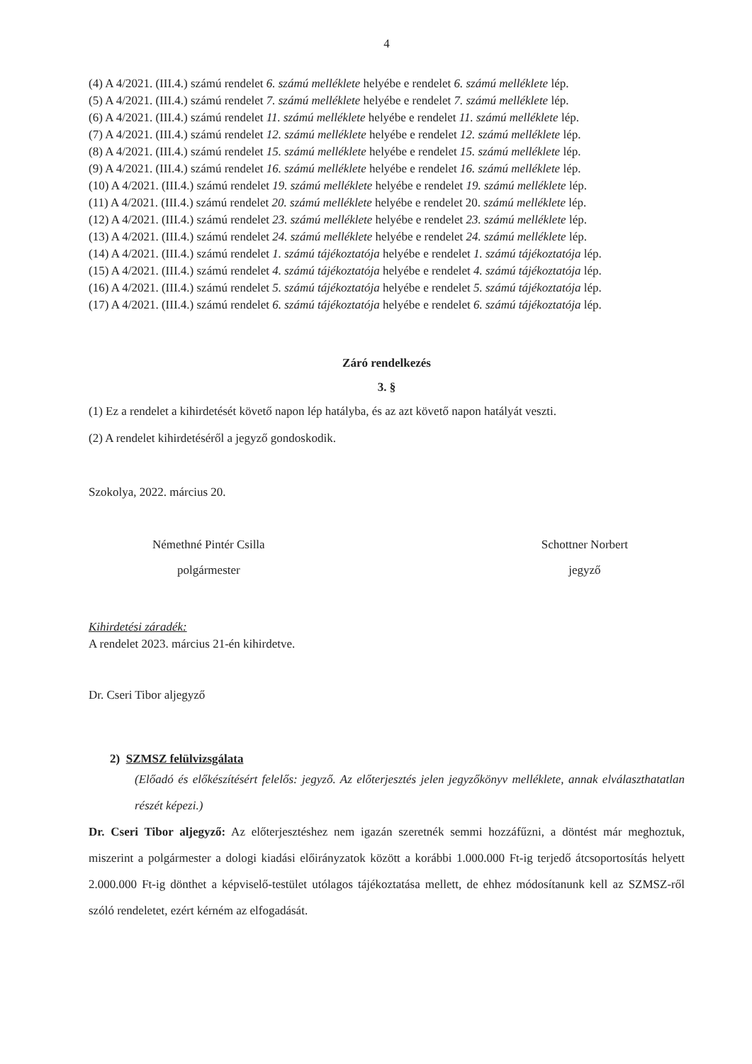4
(4) A 4/2021. (III.4.) számú rendelet 6. számú melléklete helyébe e rendelet 6. számú melléklete lép.
(5) A 4/2021. (III.4.) számú rendelet 7. számú melléklete helyébe e rendelet 7. számú melléklete lép.
(6) A 4/2021. (III.4.) számú rendelet 11. számú melléklete helyébe e rendelet 11. számú melléklete lép.
(7) A 4/2021. (III.4.) számú rendelet 12. számú melléklete helyébe e rendelet 12. számú melléklete lép.
(8) A 4/2021. (III.4.) számú rendelet 15. számú melléklete helyébe e rendelet 15. számú melléklete lép.
(9) A 4/2021. (III.4.) számú rendelet 16. számú melléklete helyébe e rendelet 16. számú melléklete lép.
(10) A 4/2021. (III.4.) számú rendelet 19. számú melléklete helyébe e rendelet 19. számú melléklete lép.
(11) A 4/2021. (III.4.) számú rendelet 20. számú melléklete helyébe e rendelet 20. számú melléklete lép.
(12) A 4/2021. (III.4.) számú rendelet 23. számú melléklete helyébe e rendelet 23. számú melléklete lép.
(13) A 4/2021. (III.4.) számú rendelet 24. számú melléklete helyébe e rendelet 24. számú melléklete lép.
(14) A 4/2021. (III.4.) számú rendelet 1. számú tájékoztatója helyébe e rendelet 1. számú tájékoztatója lép.
(15) A 4/2021. (III.4.) számú rendelet 4. számú tájékoztatója helyébe e rendelet 4. számú tájékoztatója lép.
(16) A 4/2021. (III.4.) számú rendelet 5. számú tájékoztatója helyébe e rendelet 5. számú tájékoztatója lép.
(17) A 4/2021. (III.4.) számú rendelet 6. számú tájékoztatója helyébe e rendelet 6. számú tájékoztatója lép.
Záró rendelkezés
3. §
(1) Ez a rendelet a kihirdetését követő napon lép hatályba, és az azt követő napon hatályát veszti.
(2) A rendelet kihirdetéséről a jegyző gondoskodik.
Szokolya, 2022. március 20.
Némethné Pintér Csilla
polgármester
Schottner Norbert
jegyző
Kihirdetési záradék:
A rendelet 2023. március 21-én kihirdetve.
Dr. Cseri Tibor aljegyző
2) SZMSZ felülvizsgálata
(Előadó és előkészítésért felelős: jegyző. Az előterjesztés jelen jegyzőkönyv melléklete, annak elválaszthatatlan részét képezi.)
Dr. Cseri Tibor aljegyző: Az előterjesztéshez nem igazán szeretnék semmi hozzáfűzni, a döntést már meghoztuk, miszerint a polgármester a dologi kiadási előirányzatok között a korábbi 1.000.000 Ft-ig terjedő átcsoportosítás helyett 2.000.000 Ft-ig dönthet a képviselő-testület utólagos tájékoztatása mellett, de ehhez módosítanunk kell az SZMSZ-ről szóló rendeletet, ezért kérném az elfogadását.